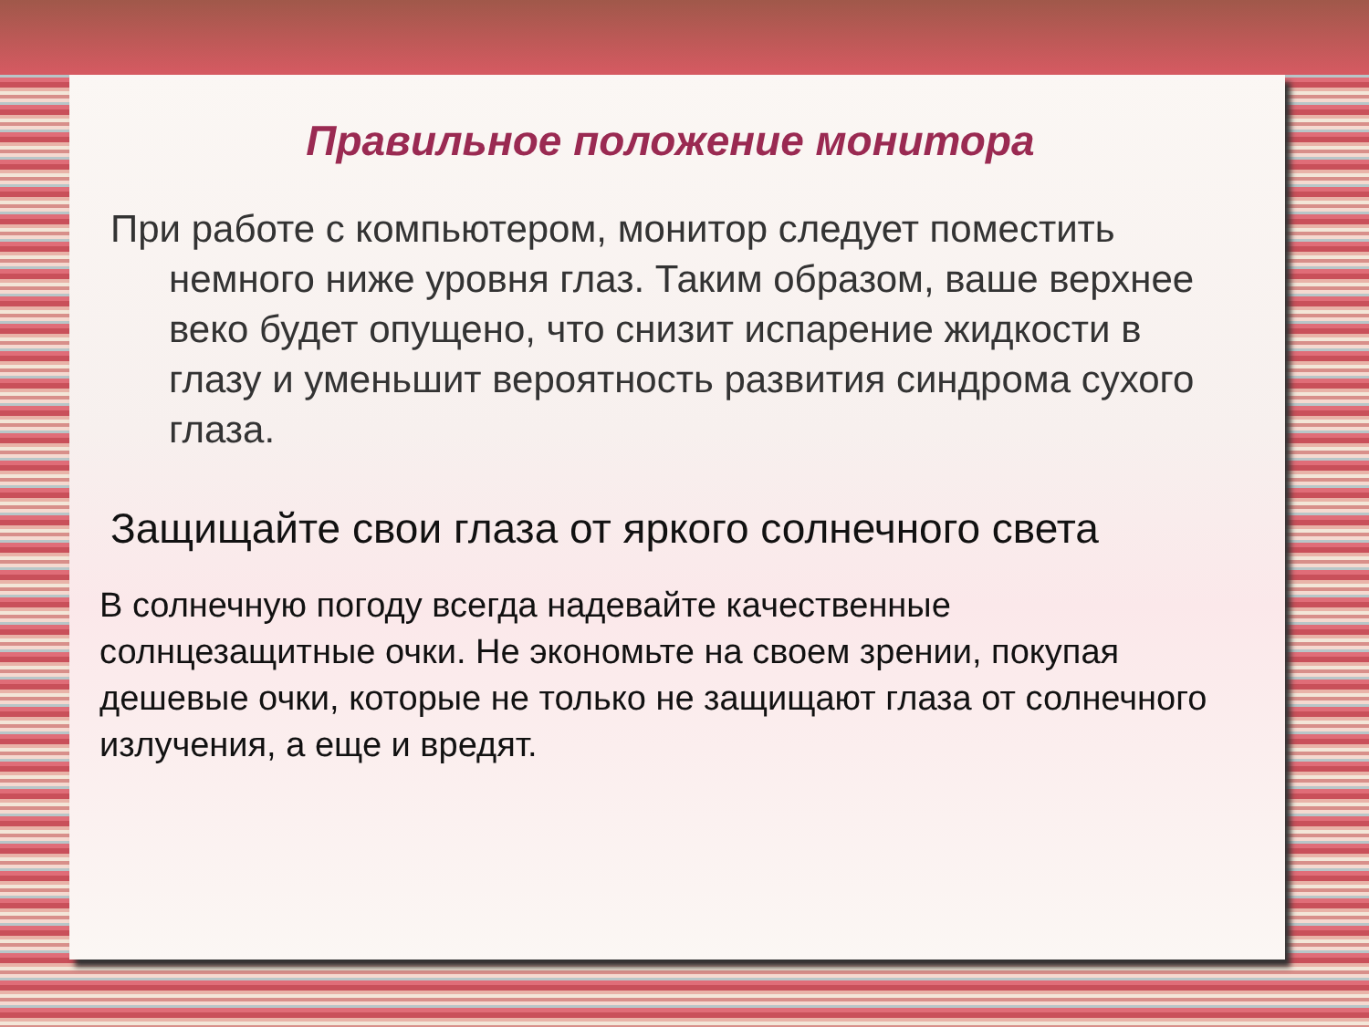Правильное положение монитора
При работе с компьютером, монитор следует поместить немного ниже уровня глаз. Таким образом, ваше верхнее веко будет опущено, что снизит испарение жидкости в глазу и уменьшит вероятность развития синдрома сухого глаза.
Защищайте свои глаза от яркого солнечного света
В солнечную погоду всегда надевайте качественные солнцезащитные очки. Не экономьте на своем зрении, покупая дешевые очки, которые не только не защищают глаза от солнечного излучения, а еще и вредят.